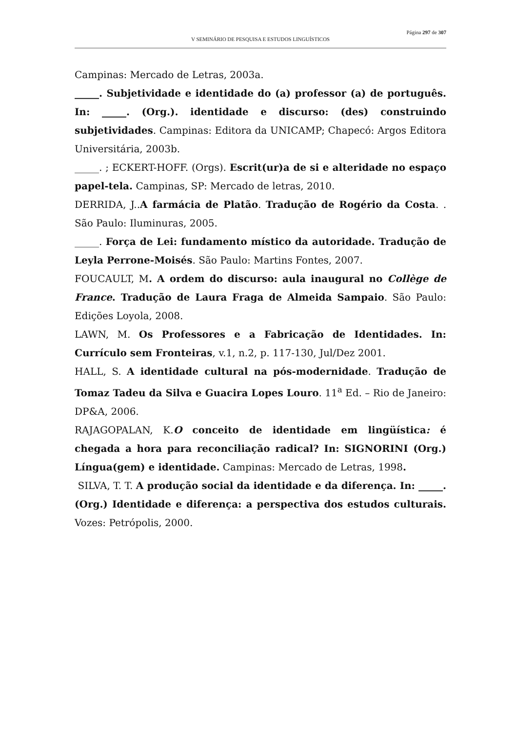Página 297 de 307
V SEMINÁRIO DE PESQUISA E ESTUDOS LINGUÍSTICOS
Campinas: Mercado de Letras, 2003a.
_____. Subjetividade e identidade do (a) professor (a) de português. In: _____. (Org.). identidade e discurso: (des) construindo subjetividades. Campinas: Editora da UNICAMP; Chapecó: Argos Editora Universitária, 2003b.
_____. ; ECKERT-HOFF. (Orgs). Escrit(ur)a de si e alteridade no espaço papel-tela. Campinas, SP: Mercado de letras, 2010.
DERRIDA, J..A farmácia de Platão. Tradução de Rogério da Costa. . São Paulo: Iluminuras, 2005.
_____. Força de Lei: fundamento místico da autoridade. Tradução de Leyla Perrone-Moisés. São Paulo: Martins Fontes, 2007.
FOUCAULT, M. A ordem do discurso: aula inaugural no Collège de France. Tradução de Laura Fraga de Almeida Sampaio. São Paulo: Edições Loyola, 2008.
LAWN, M. Os Professores e a Fabricação de Identidades. In: Currículo sem Fronteiras, v.1, n.2, p. 117-130, Jul/Dez 2001.
HALL, S. A identidade cultural na pós-modernidade. Tradução de Tomaz Tadeu da Silva e Guacira Lopes Louro. 11<sup>a</sup> Ed. – Rio de Janeiro: DP&A, 2006.
RAJAGOPALAN, K.O conceito de identidade em lingüística: é chegada a hora para reconciliação radical? In: SIGNORINI (Org.) Língua(gem) e identidade. Campinas: Mercado de Letras, 1998.
SILVA, T. T. A produção social da identidade e da diferença. In: _____. (Org.) Identidade e diferença: a perspectiva dos estudos culturais. Vozes: Petrópolis, 2000.